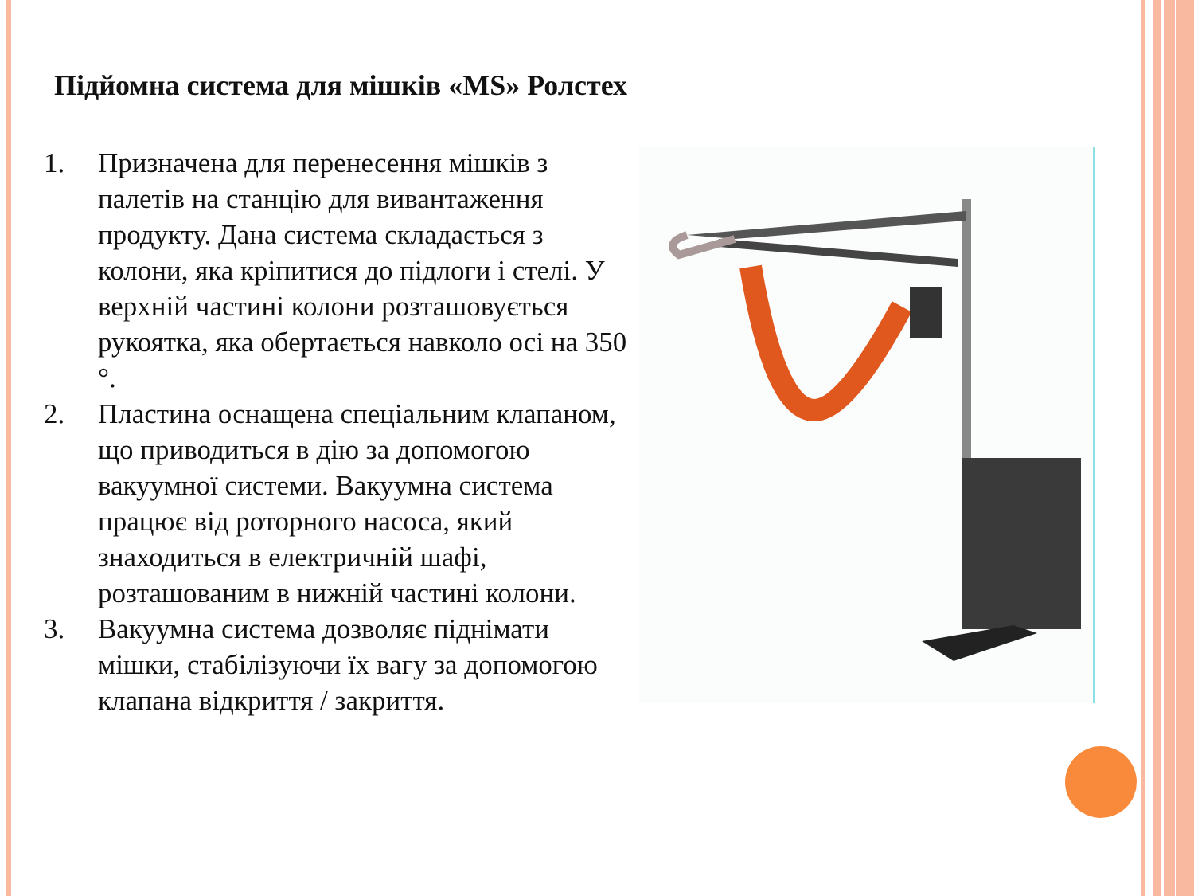Підйомна система для мішків «MS» Ролстех
1. Призначена для перенесення мішків з палетів на станцію для вивантаження продукту. Дана система складається з колони, яка кріпитися до підлоги і стелі. У верхній частині колони розташовується рукоятка, яка обертається навколо осі на 350 °.
2. Пластина оснащена спеціальним клапаном, що приводиться в дію за допомогою вакуумної системи. Вакуумна система працює від роторного насоса, який знаходиться в електричній шафі, розташованим в нижній частині колони.
3. Вакуумна система дозволяє піднімати мішки, стабілізуючи їх вагу за допомогою клапана відкриття / закриття.